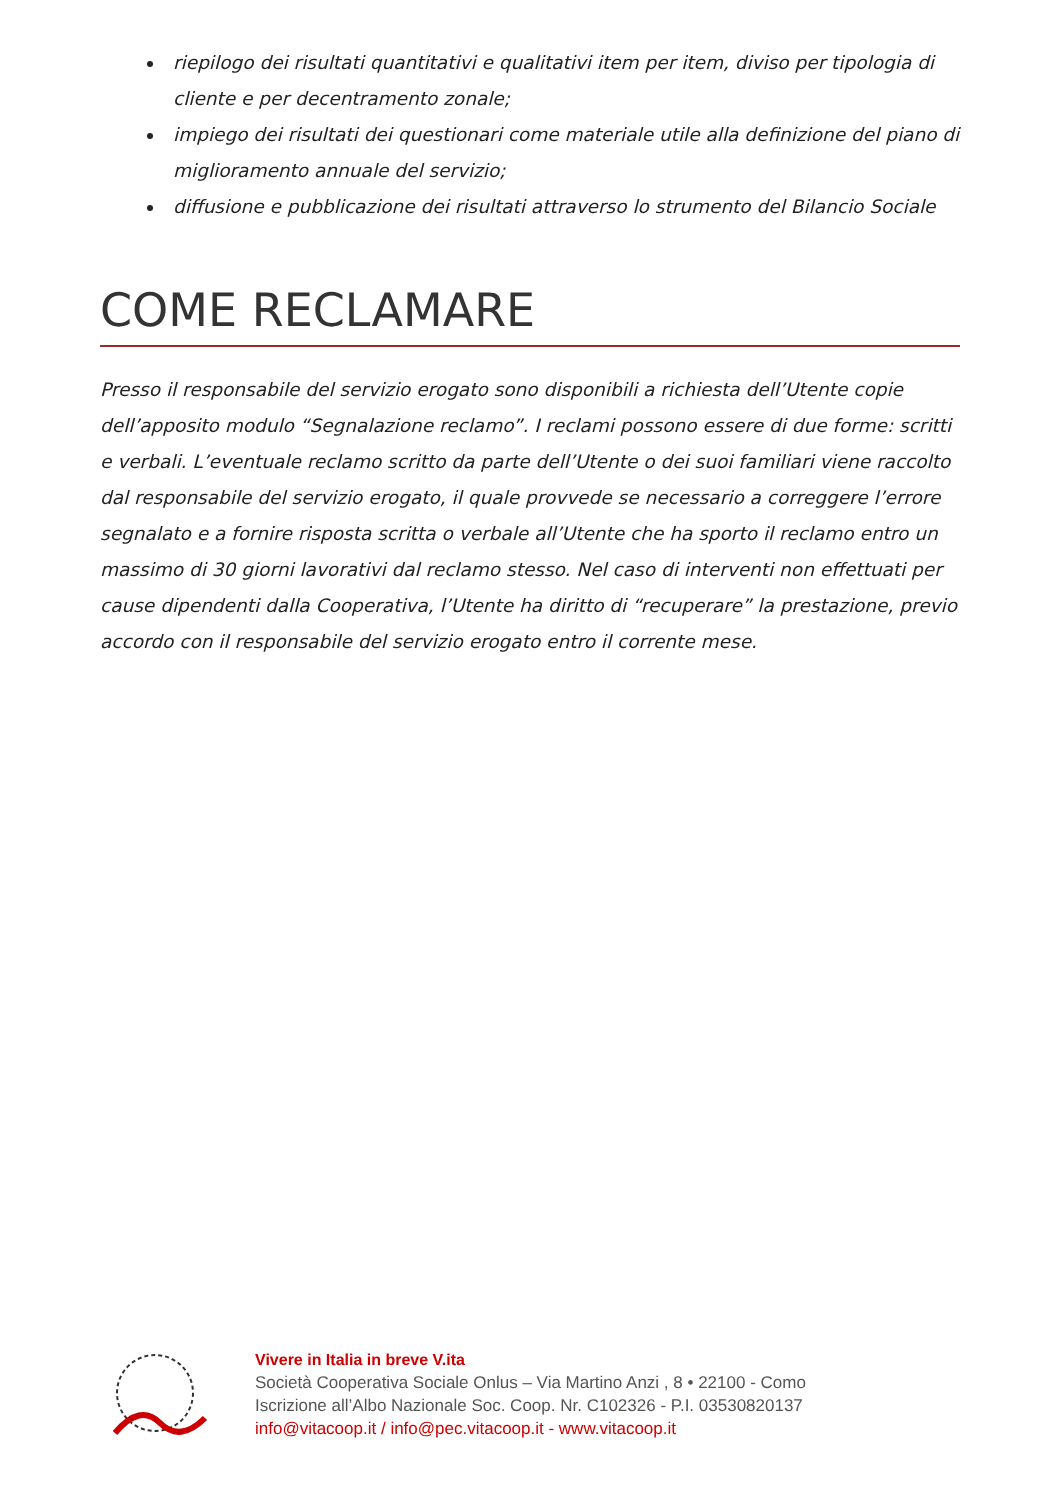riepilogo dei risultati quantitativi e qualitativi item per item, diviso per tipologia di cliente e per decentramento zonale;
impiego dei risultati dei questionari come materiale utile alla definizione del piano di miglioramento annuale del servizio;
diffusione e pubblicazione dei risultati attraverso lo strumento del Bilancio Sociale
COME RECLAMARE
Presso il responsabile del servizio erogato sono disponibili a richiesta dell’Utente copie dell’apposito modulo “Segnalazione reclamo”. I reclami possono essere di due forme: scritti e verbali. L’eventuale reclamo scritto da parte dell’Utente o dei suoi familiari viene raccolto dal responsabile del servizio erogato, il quale provvede se necessario a correggere l’errore segnalato e a fornire risposta scritta o verbale all’Utente che ha sporto il reclamo entro un massimo di 30 giorni lavorativi dal reclamo stesso. Nel caso di interventi non effettuati per cause dipendenti dalla Cooperativa, l’Utente ha diritto di “recuperare” la prestazione, previo accordo con il responsabile del servizio erogato entro il corrente mese.
Vivere in Italia in breve V.ita
Società Cooperativa Sociale Onlus – Via Martino Anzi , 8 • 22100 - Como
Iscrizione all’Albo Nazionale Soc. Coop. Nr. C102326 - P.I. 03530820137
info@vitacoop.it / info@pec.vitacoop.it - www.vitacoop.it